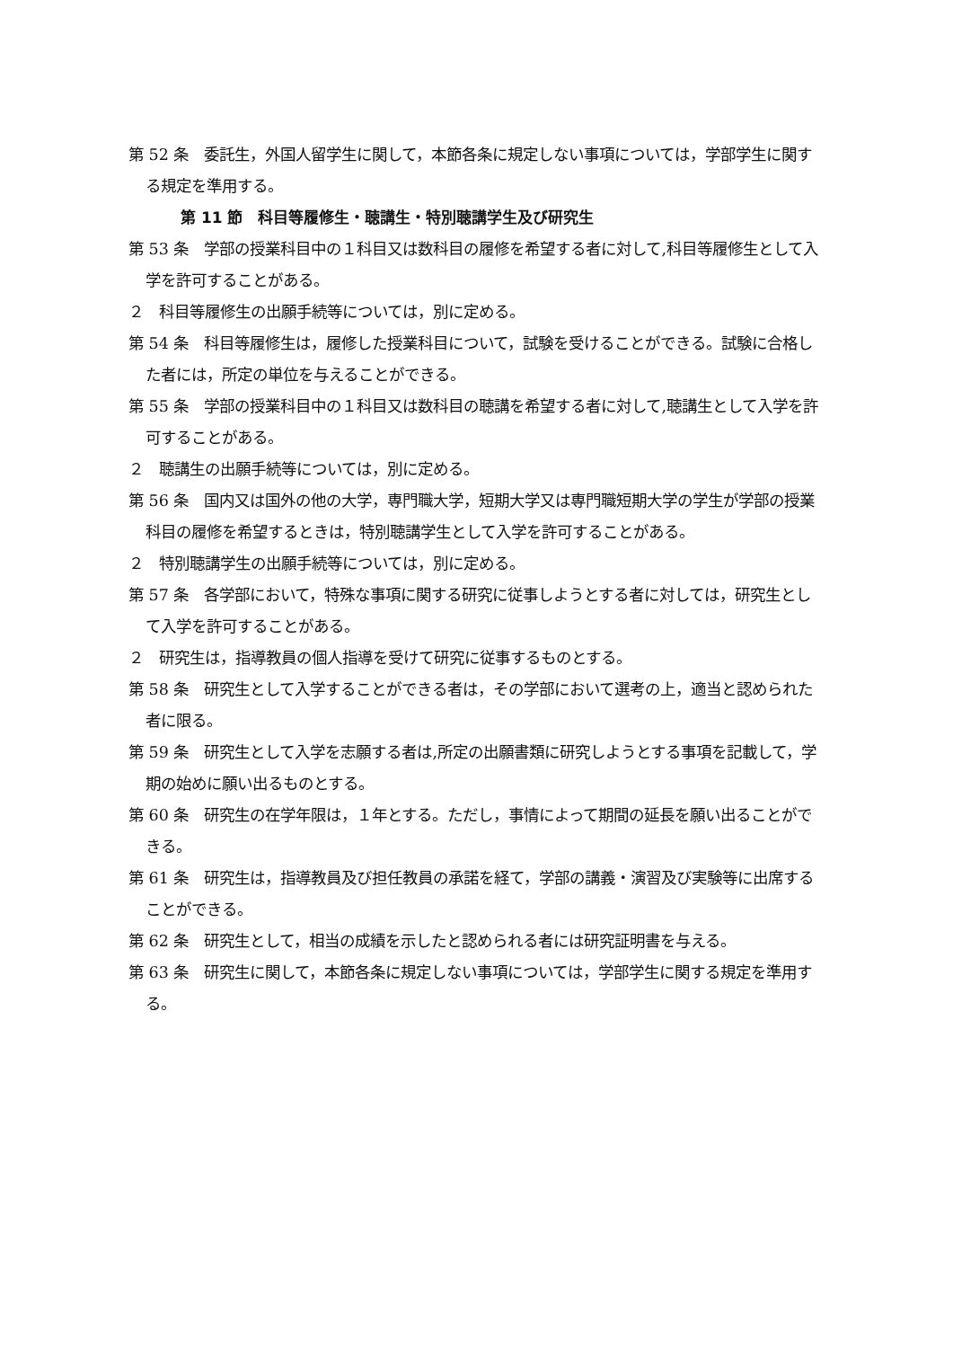第 52 条　委託生，外国人留学生に関して，本節各条に規定しない事項については，学部学生に関する規定を準用する。
第 11 節　科目等履修生・聴講生・特別聴講学生及び研究生
第 53 条　学部の授業科目中の１科目又は数科目の履修を希望する者に対して,科目等履修生として入学を許可することがある。
２　科目等履修生の出願手続等については，別に定める。
第 54 条　科目等履修生は，履修した授業科目について，試験を受けることができる。試験に合格した者には，所定の単位を与えることができる。
第 55 条　学部の授業科目中の１科目又は数科目の聴講を希望する者に対して,聴講生として入学を許可することがある。
２　聴講生の出願手続等については，別に定める。
第 56 条　国内又は国外の他の大学，専門職大学，短期大学又は専門職短期大学の学生が学部の授業科目の履修を希望するときは，特別聴講学生として入学を許可することがある。
２　特別聴講学生の出願手続等については，別に定める。
第 57 条　各学部において，特殊な事項に関する研究に従事しようとする者に対しては，研究生として入学を許可することがある。
２　研究生は，指導教員の個人指導を受けて研究に従事するものとする。
第 58 条　研究生として入学することができる者は，その学部において選考の上，適当と認められた者に限る。
第 59 条　研究生として入学を志願する者は,所定の出願書類に研究しようとする事項を記載して，学期の始めに願い出るものとする。
第 60 条　研究生の在学年限は，１年とする。ただし，事情によって期間の延長を願い出ることができる。
第 61 条　研究生は，指導教員及び担任教員の承諾を経て，学部の講義・演習及び実験等に出席することができる。
第 62 条　研究生として，相当の成績を示したと認められる者には研究証明書を与える。
第 63 条　研究生に関して，本節各条に規定しない事項については，学部学生に関する規定を準用する。